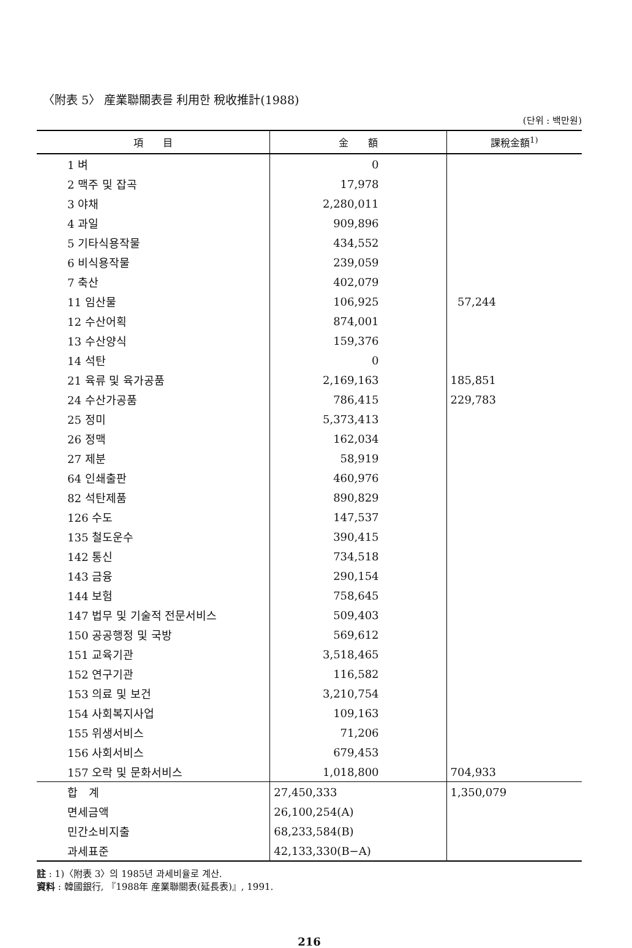〈附表 5〉 産業聯關表를 利用한 稅收推計(1988)
(단위 : 백만원)
| 項 目 | 金 額 | 課稅金額<sup>1)</sup> |
| --- | --- | --- |
| 1 벼 | 0 | |
| 2 맥주 및 잡곡 | 17,978 | |
| 3 야채 | 2,280,011 | |
| 4 과일 | 909,896 | |
| 5 기타식용작물 | 434,552 | |
| 6 비식용작물 | 239,059 | |
| 7 축산 | 402,079 | |
| 11 임산물 | 106,925 | 57,244 |
| 12 수산어획 | 874,001 | |
| 13 수산양식 | 159,376 | |
| 14 석탄 | 0 | |
| 21 육류 및 육가공품 | 2,169,163 | 185,851 |
| 24 수산가공품 | 786,415 | 229,783 |
| 25 정미 | 5,373,413 | |
| 26 정맥 | 162,034 | |
| 27 제분 | 58,919 | |
| 64 인쇄출판 | 460,976 | |
| 82 석탄제품 | 890,829 | |
| 126 수도 | 147,537 | |
| 135 철도운수 | 390,415 | |
| 142 통신 | 734,518 | |
| 143 금융 | 290,154 | |
| 144 보험 | 758,645 | |
| 147 법무 및 기술적 전문서비스 | 509,403 | |
| 150 공공행정 및 국방 | 569,612 | |
| 151 교육기관 | 3,518,465 | |
| 152 연구기관 | 116,582 | |
| 153 의료 및 보건 | 3,210,754 | |
| 154 사회복지사업 | 109,163 | |
| 155 위생서비스 | 71,206 | |
| 156 사회서비스 | 679,453 | |
| 157 오락 및 문화서비스 | 1,018,800 | 704,933 |
| 합 계 | 27,450,333 | 1,350,079 |
| 면세금액 | 26,100,254(A) | |
| 민간소비지출 | 68,233,584(B) | |
| 과세표준 | 42,133,330(B−A) | |
註 : 1)〈附表 3〉의 1985년 과세비율로 계산.
資料 : 韓國銀行, 『1988年 産業聯關表(延長表)』, 1991.
216